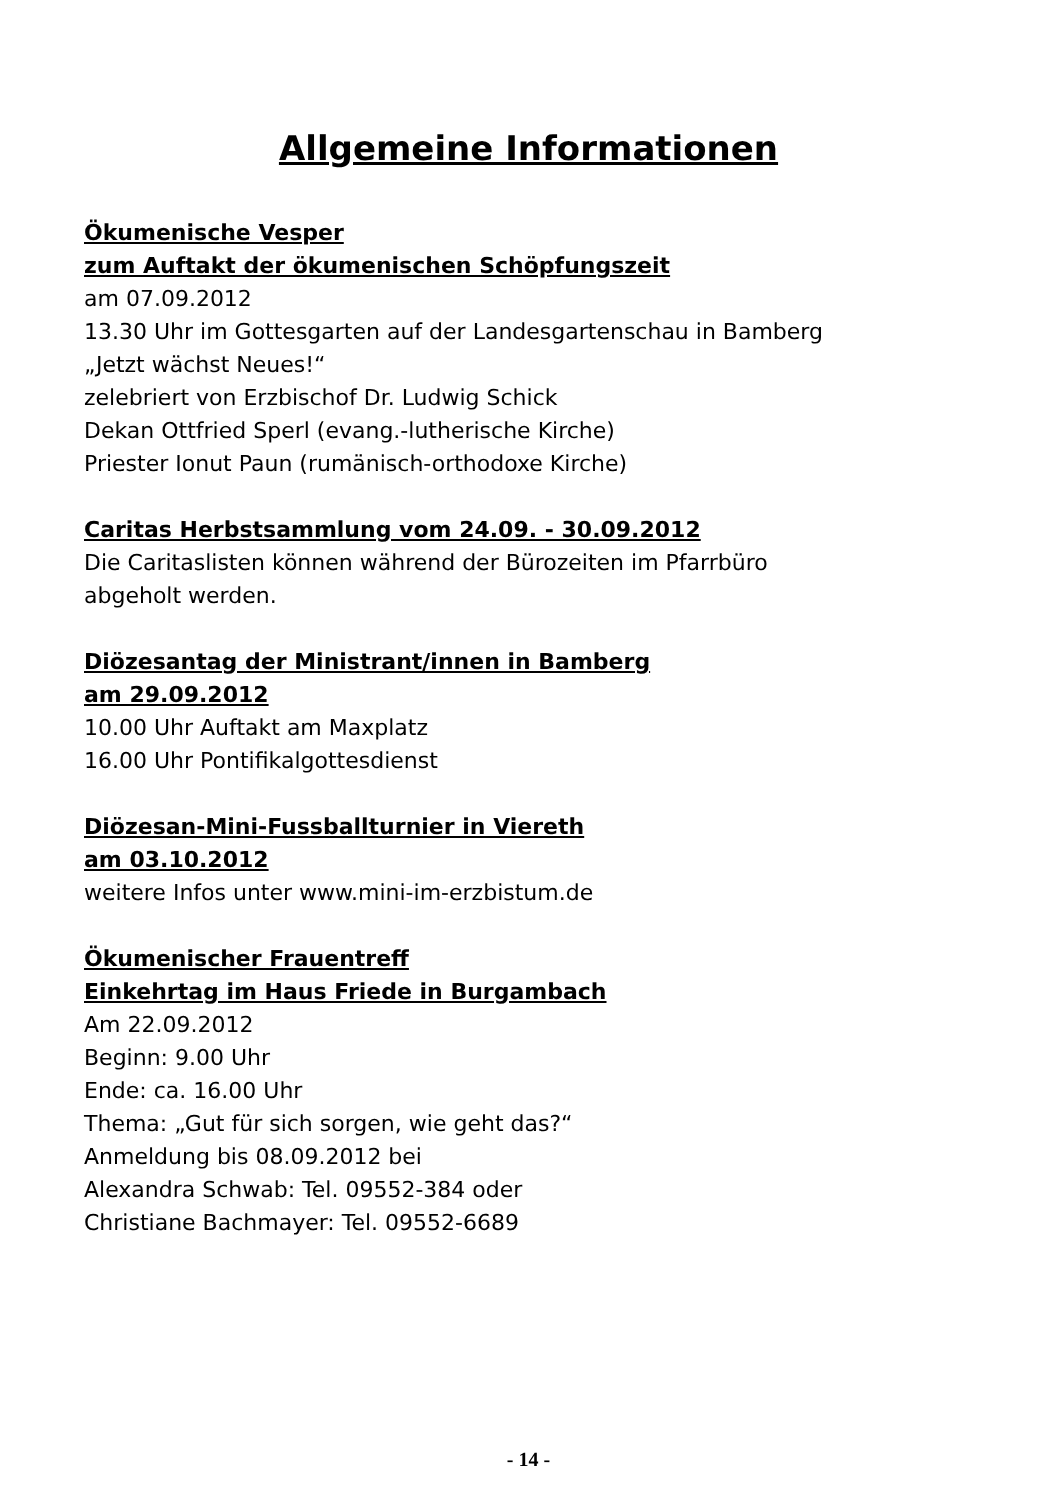Allgemeine Informationen
Ökumenische Vesper
zum Auftakt der ökumenischen Schöpfungszeit
am 07.09.2012
13.30 Uhr im Gottesgarten auf der Landesgartenschau in Bamberg
„Jetzt wächst Neues!“
zelebriert von Erzbischof Dr. Ludwig Schick
Dekan Ottfried Sperl (evang.-lutherische Kirche)
Priester Ionut Paun (rumänisch-orthodoxe Kirche)
Caritas Herbstsammlung vom 24.09. - 30.09.2012
Die Caritaslisten können während der Bürozeiten im Pfarrbüro
abgeholt werden.
Diözesantag der Ministrant/innen in Bamberg
am 29.09.2012
10.00 Uhr Auftakt am Maxplatz
16.00 Uhr Pontifikalgottesdienst
Diözesan-Mini-Fussballturnier in Viereth
am 03.10.2012
weitere Infos unter www.mini-im-erzbistum.de
Ökumenischer Frauentreff
Einkehrtag im Haus Friede in Burgambach
Am 22.09.2012
Beginn: 9.00 Uhr
Ende: ca. 16.00 Uhr
Thema: „Gut für sich sorgen, wie geht das?“
Anmeldung bis 08.09.2012 bei
Alexandra Schwab: Tel. 09552-384 oder
Christiane Bachmayer: Tel. 09552-6689
- 14 -